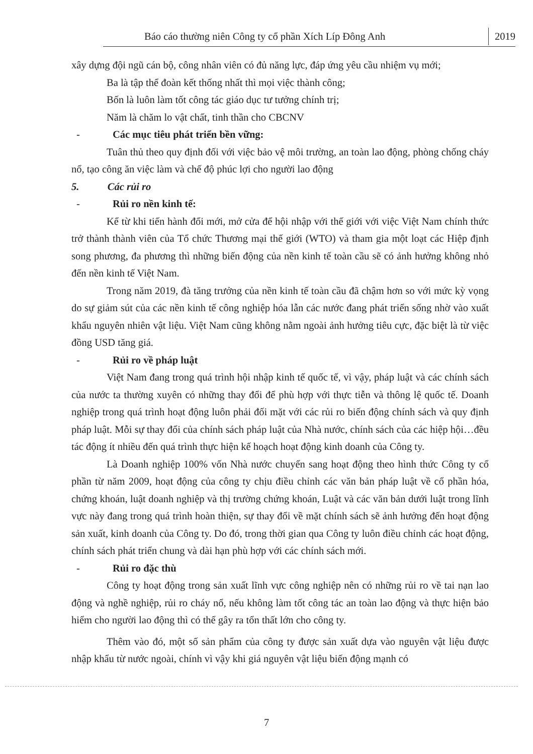Báo cáo thường niên Công ty cổ phần Xích Líp Đông Anh 2019
xây dựng đội ngũ cán bộ, công nhân viên có đủ năng lực, đáp ứng yêu cầu nhiệm vụ mới;
Ba là tập thể đoàn kết thống nhất thì mọi việc thành công;
Bốn là luôn làm tốt công tác giáo dục tư tưởng chính trị;
Năm là chăm lo vật chất, tinh thần cho CBCNV
- Các mục tiêu phát triển bền vững:
Tuân thủ theo quy định đối với việc bảo vệ môi trường, an toàn lao động, phòng chống cháy nổ, tạo công ăn việc làm và chế độ phúc lợi cho người lao động
5. Các rủi ro
- Rủi ro nền kinh tế:
Kể từ khi tiến hành đổi mới, mở cửa để hội nhập với thế giới với việc Việt Nam chính thức trở thành thành viên của Tổ chức Thương mại thế giới (WTO) và tham gia một loạt các Hiệp định song phương, đa phương thì những biến động của nền kinh tế toàn cầu sẽ có ảnh hưởng không nhỏ đến nền kinh tế Việt Nam.
Trong năm 2019, đà tăng trưởng của nền kinh tế toàn cầu đã chậm hơn so với mức kỳ vọng do sự giảm sút của các nền kinh tế công nghiệp hóa lẫn các nước đang phát triển sống nhờ vào xuất khẩu nguyên nhiên vật liệu. Việt Nam cũng không nằm ngoài ảnh hưởng tiêu cực, đặc biệt là từ việc đồng USD tăng giá.
- Rủi ro về pháp luật
Việt Nam đang trong quá trình hội nhập kinh tế quốc tế, vì vậy, pháp luật và các chính sách của nước ta thường xuyên có những thay đổi để phù hợp với thực tiễn và thông lệ quốc tế. Doanh nghiệp trong quá trình hoạt động luôn phải đối mặt với các rủi ro biến động chính sách và quy định pháp luật. Mỗi sự thay đổi của chính sách pháp luật của Nhà nước, chính sách của các hiệp hội…đều tác động ít nhiều đến quá trình thực hiện kế hoạch hoạt động kinh doanh của Công ty.
Là Doanh nghiệp 100% vốn Nhà nước chuyển sang hoạt động theo hình thức Công ty cổ phần từ năm 2009, hoạt động của công ty chịu điều chỉnh các văn bản pháp luật về cổ phần hóa, chứng khoán, luật doanh nghiệp và thị trường chứng khoán, Luật và các văn bản dưới luật trong lĩnh vực này đang trong quá trình hoàn thiện, sự thay đổi về mặt chính sách sẽ ảnh hưởng đến hoạt động sản xuất, kinh doanh của Công ty. Do đó, trong thời gian qua Công ty luôn điều chỉnh các hoạt động, chính sách phát triển chung và dài hạn phù hợp với các chính sách mới.
- Rủi ro đặc thù
Công ty hoạt động trong sản xuất lĩnh vực công nghiệp nên có những rủi ro về tai nạn lao động và nghề nghiệp, rủi ro cháy nổ, nếu không làm tốt công tác an toàn lao động và thực hiện bảo hiểm cho người lao động thì có thể gây ra tổn thất lớn cho công ty.
Thêm vào đó, một số sản phẩm của công ty được sản xuất dựa vào nguyên vật liệu được nhập khẩu từ nước ngoài, chính vì vậy khi giá nguyên vật liệu biến động mạnh có
7